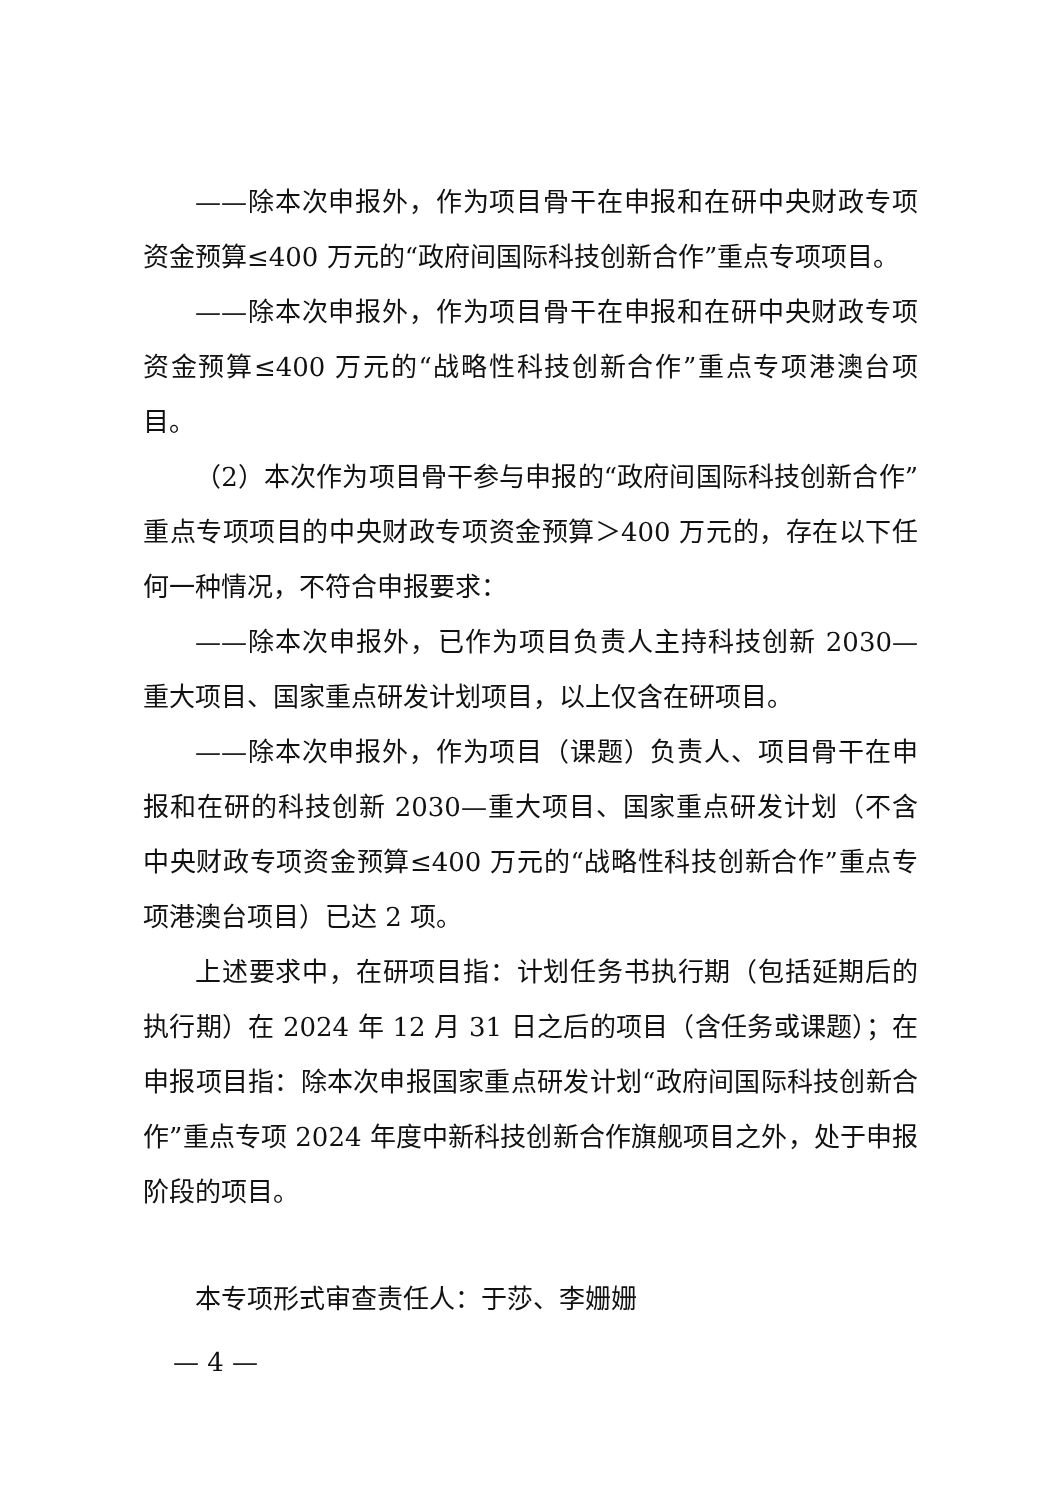——除本次申报外，作为项目骨干在申报和在研中央财政专项资金预算≤400 万元的“政府间国际科技创新合作”重点专项项目。
——除本次申报外，作为项目骨干在申报和在研中央财政专项资金预算≤400 万元的“战略性科技创新合作”重点专项港澳台项目。
（2）本次作为项目骨干参与申报的“政府间国际科技创新合作”重点专项项目的中央财政专项资金预算＞400 万元的，存在以下任何一种情况，不符合申报要求：
——除本次申报外，已作为项目负责人主持科技创新 2030—重大项目、国家重点研发计划项目，以上仅含在研项目。
——除本次申报外，作为项目（课题）负责人、项目骨干在申报和在研的科技创新 2030—重大项目、国家重点研发计划（不含中央财政专项资金预算≤400 万元的“战略性科技创新合作”重点专项港澳台项目）已达 2 项。
上述要求中，在研项目指：计划任务书执行期（包括延期后的执行期）在 2024 年 12 月 31 日之后的项目（含任务或课题）；在申报项目指：除本次申报国家重点研发计划“政府间国际科技创新合作”重点专项 2024 年度中新科技创新合作旗舰项目之外，处于申报阶段的项目。
本专项形式审查责任人：于莎、李姗姗
— 4 —